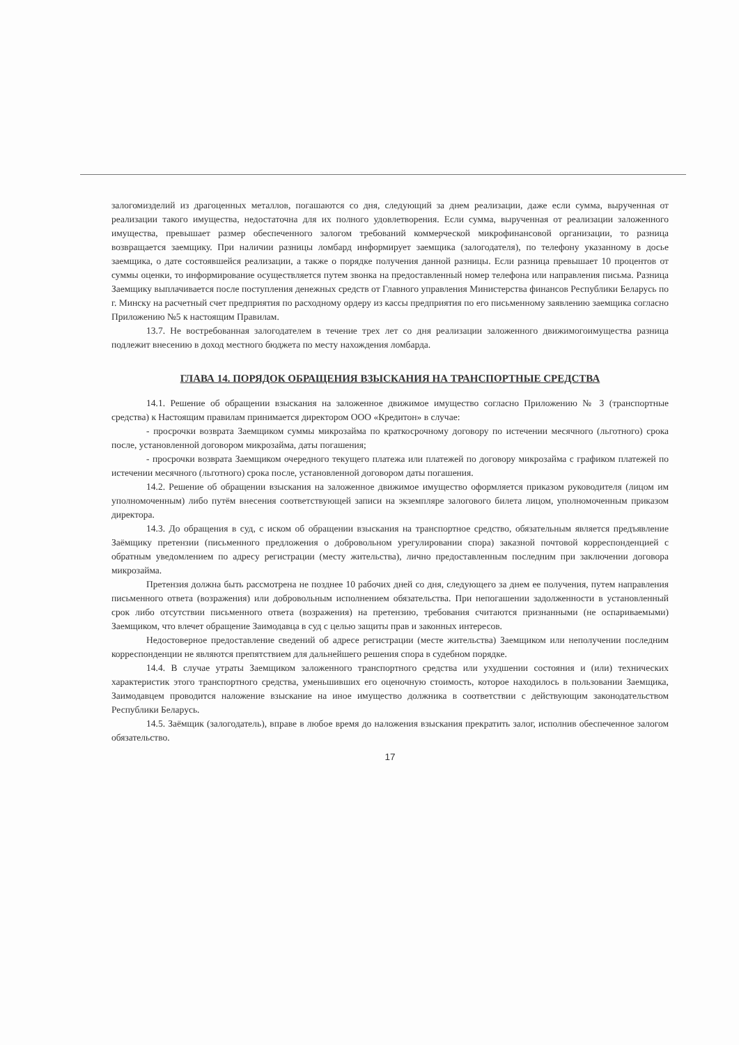залогомизделий из драгоценных металлов, погашаются со дня, следующий за днем реализации, даже если сумма, вырученная от реализации такого имущества, недостаточна для их полного удовлетворения. Если сумма, вырученная от реализации заложенного имущества, превышает размер обеспеченного залогом требований коммерческой микрофинансовой организации, то разница возвращается заемщику. При наличии разницы ломбард информирует заемщика (залогодателя), по телефону указанному в досье заемщика, о дате состоявшейся реализации, а также о порядке получения данной разницы. Если разница превышает 10 процентов от суммы оценки, то информирование осуществляется путем звонка на предоставленный номер телефона или направления письма. Разница Заемщику выплачивается после поступления денежных средств от Главного управления Министерства финансов Республики Беларусь по г. Минску на расчетный счет предприятия по расходному ордеру из кассы предприятия по его письменному заявлению заемщика согласно Приложению №5 к настоящим Правилам.
13.7. Не востребованная залогодателем в течение трех лет со дня реализации заложенного движимогоимущества разница подлежит внесению в доход местного бюджета по месту нахождения ломбарда.
ГЛАВА 14. ПОРЯДОК ОБРАЩЕНИЯ ВЗЫСКАНИЯ НА ТРАНСПОРТНЫЕ СРЕДСТВА
14.1. Решение об обращении взыскания на заложенное движимое имущество согласно Приложению № 3 (транспортные средства) к Настоящим правилам принимается директором ООО «Кредитон» в случае:
- просрочки возврата Заемщиком суммы микрозайма по краткосрочному договору по истечении месячного (льготного) срока после, установленной договором микрозайма, даты погашения;
- просрочки возврата Заемщиком очередного текущего платежа или платежей по договору микрозайма с графиком платежей по истечении месячного (льготного) срока после, установленной договором даты погашения.
14.2. Решение об обращении взыскания на заложенное движимое имущество оформляется приказом руководителя (лицом им уполномоченным) либо путём внесения соответствующей записи на экземпляре залогового билета лицом, уполномоченным приказом директора.
14.3. До обращения в суд, с иском об обращении взыскания на транспортное средство, обязательным является предъявление Заёмщику претензии (письменного предложения о добровольном урегулировании спора) заказной почтовой корреспонденцией с обратным уведомлением по адресу регистрации (месту жительства), лично предоставленным последним при заключении договора микрозайма.
Претензия должна быть рассмотрена не позднее 10 рабочих дней со дня, следующего за днем ее получения, путем направления письменного ответа (возражения) или добровольным исполнением обязательства. При непогашении задолженности в установленный срок либо отсутствии письменного ответа (возражения) на претензию, требования считаются признанными (не оспариваемыми) Заемщиком, что влечет обращение Заимодавца в суд с целью защиты прав и законных интересов.
Недостоверное предоставление сведений об адресе регистрации (месте жительства) Заемщиком или неполучении последним корреспонденции не являются препятствием для дальнейшего решения спора в судебном порядке.
14.4. В случае утраты Заемщиком заложенного транспортного средства или ухудшении состояния и (или) технических характеристик этого транспортного средства, уменьшивших его оценочную стоимость, которое находилось в пользовании Заемщика, Заимодавцем проводится наложение взыскание на иное имущество должника в соответствии с действующим законодательством Республики Беларусь.
14.5. Заёмщик (залогодатель), вправе в любое время до наложения взыскания прекратить залог, исполнив обеспеченное залогом обязательство.
17